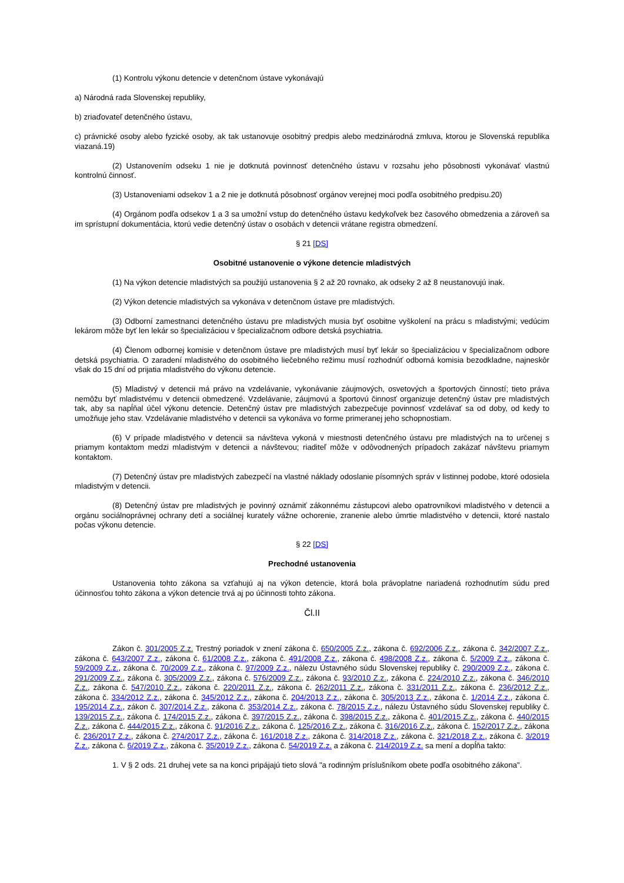(1) Kontrolu výkonu detencie v detenčnom ústave vykonávajú
a) Národná rada Slovenskej republiky,
b) zriaďovateľ detenčného ústavu,
c) právnické osoby alebo fyzické osoby, ak tak ustanovuje osobitný predpis alebo medzinárodná zmluva, ktorou je Slovenská republika viazaná.19)
(2) Ustanovením odseku 1 nie je dotknutá povinnosť detenčného ústavu v rozsahu jeho pôsobnosti vykonávať vlastnú kontrolnú činnosť.
(3) Ustanoveniami odsekov 1 a 2 nie je dotknutá pôsobnosť orgánov verejnej moci podľa osobitného predpisu.20)
(4) Orgánom podľa odsekov 1 a 3 sa umožní vstup do detenčného ústavu kedykoľvek bez časového obmedzenia a zároveň sa im sprístupní dokumentácia, ktorú vedie detenčný ústav o osobách v detencii vrátane registra obmedzení.
§ 21 [DS]
Osobitné ustanovenie o výkone detencie mladistvých
(1) Na výkon detencie mladistvých sa použijú ustanovenia § 2 až 20 rovnako, ak odseky 2 až 8 neustanovujú inak.
(2) Výkon detencie mladistvých sa vykonáva v detenčnom ústave pre mladistvých.
(3) Odborní zamestnanci detenčného ústavu pre mladistvých musia byť osobitne vyškolení na prácu s mladistvými; vedúcim lekárom môže byť len lekár so špecializáciou v špecializačnom odbore detská psychiatria.
(4) Členom odbornej komisie v detenčnom ústave pre mladistvých musí byť lekár so špecializáciou v špecializačnom odbore detská psychiatria. O zaradení mladistvého do osobitného liečebného režimu musí rozhodnúť odborná komisia bezodkladne, najneskôr však do 15 dní od prijatia mladistvého do výkonu detencie.
(5) Mladistvý v detencii má právo na vzdelávanie, vykonávanie záujmových, osvetových a športových činností; tieto práva nemôžu byť mladistvému v detencii obmedzené. Vzdelávanie, záujmovú a športovú činnosť organizuje detenčný ústav pre mladistvých tak, aby sa napĺňal účel výkonu detencie. Detenčný ústav pre mladistvých zabezpečuje povinnosť vzdelávať sa od doby, od kedy to umožňuje jeho stav. Vzdelávanie mladistvého v detencii sa vykonáva vo forme primeranej jeho schopnostiam.
(6) V prípade mladistvého v detencii sa návšteva vykoná v miestnosti detenčného ústavu pre mladistvých na to určenej s priamym kontaktom medzi mladistvým v detencii a návštevou; riaditeľ môže v odôvodnených prípadoch zakázať návštevu priamym kontaktom.
(7) Detenčný ústav pre mladistvých zabezpečí na vlastné náklady odoslanie písomných správ v listinnej podobe, ktoré odosiela mladistvým v detencii.
(8) Detenčný ústav pre mladistvých je povinný oznámiť zákonnému zástupcovi alebo opatrovníkovi mladistvého v detencii a orgánu sociálnoprávnej ochrany detí a sociálnej kurately vážne ochorenie, zranenie alebo úmrtie mladistvého v detencii, ktoré nastalo počas výkonu detencie.
§ 22 [DS]
Prechodné ustanovenia
Ustanovenia tohto zákona sa vzťahujú aj na výkon detencie, ktorá bola právoplatne nariadená rozhodnutím súdu pred účinnosťou tohto zákona a výkon detencie trvá aj po účinnosti tohto zákona.
Čl.II
Zákon č. 301/2005 Z.z. Trestný poriadok v znení zákona č. 650/2005 Z.z., zákona č. 692/2006 Z.z., zákona č. 342/2007 Z.z., zákona č. 643/2007 Z.z., zákona č. 61/2008 Z.z., zákona č. 491/2008 Z.z., zákona č. 498/2008 Z.z., zákona č. 5/2009 Z.z., zákona č. 59/2009 Z.z., zákona č. 70/2009 Z.z., zákona č. 97/2009 Z.z., nálezu Ústavného súdu Slovenskej republiky č. 290/2009 Z.z., zákona č. 291/2009 Z.z., zákona č. 305/2009 Z.z., zákona č. 576/2009 Z.z., zákona č. 93/2010 Z.z., zákona č. 224/2010 Z.z., zákona č. 346/2010 Z.z., zákona č. 547/2010 Z.z., zákona č. 220/2011 Z.z., zákona č. 262/2011 Z.z., zákona č. 331/2011 Z.z., zákona č. 236/2012 Z.z., zákona č. 334/2012 Z.z., zákona č. 345/2012 Z.z., zákona č. 204/2013 Z.z., zákona č. 305/2013 Z.z., zákona č. 1/2014 Z.z., zákona č. 195/2014 Z.z., zákon č. 307/2014 Z.z., zákona č. 353/2014 Z.z., zákona č. 78/2015 Z.z., nálezu Ústavného súdu Slovenskej republiky č. 139/2015 Z.z., zákona č. 174/2015 Z.z., zákona č. 397/2015 Z.z., zákona č. 398/2015 Z.z., zákona č. 401/2015 Z.z., zákona č. 440/2015 Z.z., zákona č. 444/2015 Z.z., zákona č. 91/2016 Z.z., zákona č. 125/2016 Z.z., zákona č. 316/2016 Z.z., zákona č. 152/2017 Z.z., zákona č. 236/2017 Z.z., zákona č. 274/2017 Z.z., zákona č. 161/2018 Z.z., zákona č. 314/2018 Z.z., zákona č. 321/2018 Z.z., zákona č. 3/2019 Z.z., zákona č. 6/2019 Z.z., zákona č. 35/2019 Z.z., zákona č. 54/2019 Z.z. a zákona č. 214/2019 Z.z. sa mení a dopĺňa takto:
1. V § 2 ods. 21 druhej vete sa na konci pripájajú tieto slová "a rodinným príslušníkom obete podľa osobitného zákona".